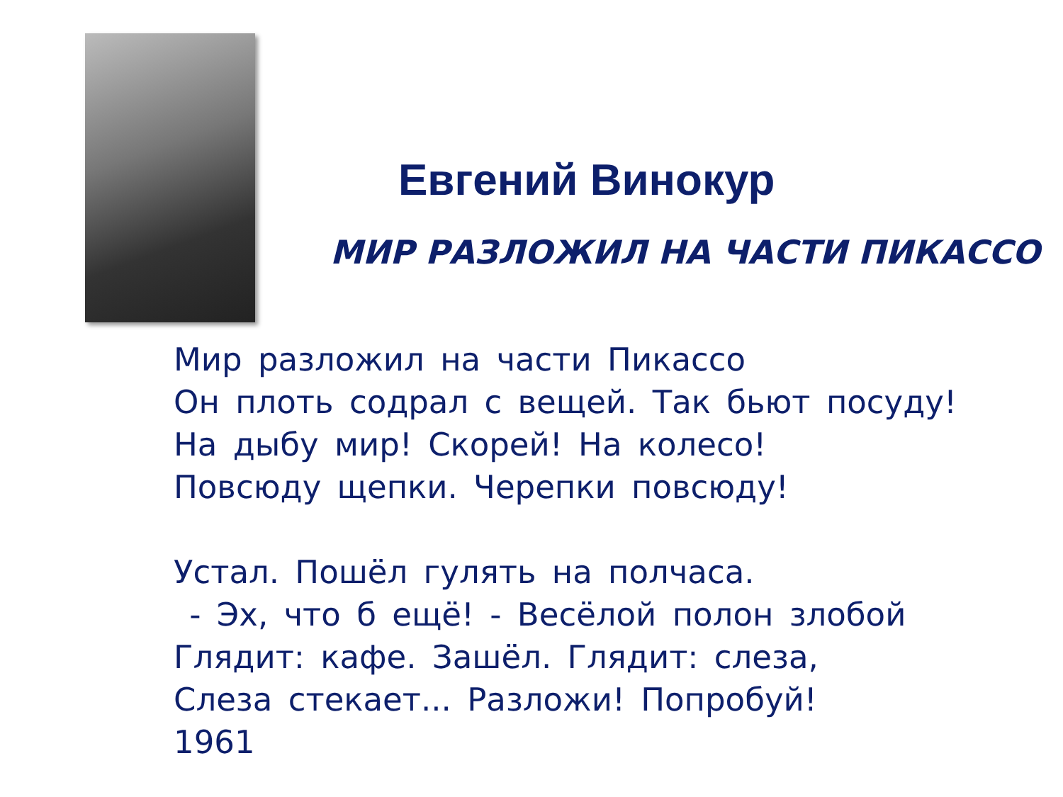Евгений Винокур
МИР РАЗЛОЖИЛ НА ЧАСТИ ПИКАССО
Мир разложил на части Пикассо
Он плоть содрал с вещей. Так бьют посуду!
На дыбу мир! Скорей! На колесо!
Повсюду щепки. Черепки повсюду!
Устал. Пошёл гулять на полчаса.
- Эх, что б ещё! - Весёлой полон злобой
Глядит: кафе. Зашёл. Глядит: слеза,
Слеза стекает... Разложи! Попробуй!
1961